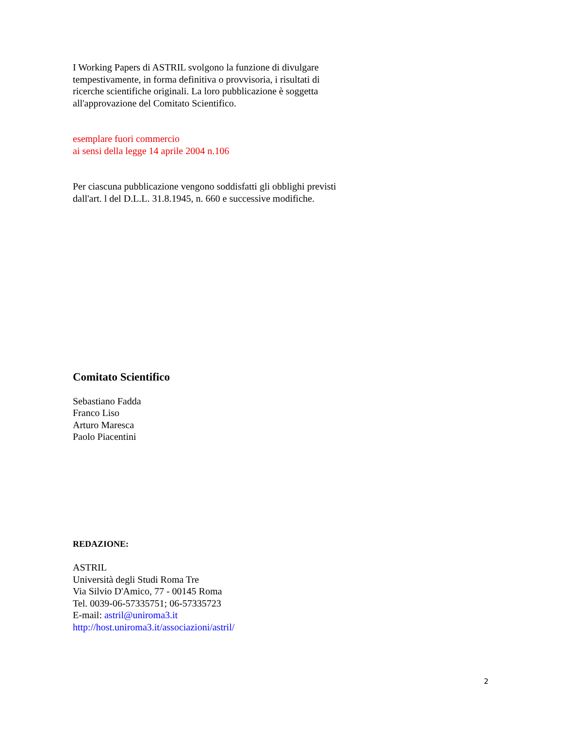I Working Papers di ASTRIL svolgono la funzione di divulgare
tempestivamente, in forma definitiva o provvisoria, i risultati di
ricerche scientifiche originali. La loro pubblicazione è soggetta
all'approvazione del Comitato Scientifico.
esemplare fuori commercio
ai sensi della legge 14 aprile 2004 n.106
Per ciascuna pubblicazione vengono soddisfatti gli obblighi previsti
dall'art. l del D.L.L. 31.8.1945, n. 660 e successive modifiche.
Comitato Scientifico
Sebastiano Fadda
Franco Liso
Arturo Maresca
Paolo Piacentini
REDAZIONE:
ASTRIL
Università degli Studi Roma Tre
Via Silvio D'Amico, 77 - 00145 Roma
Tel. 0039-06-57335751; 06-57335723
E-mail: astril@uniroma3.it
http://host.uniroma3.it/associazioni/astril/
2